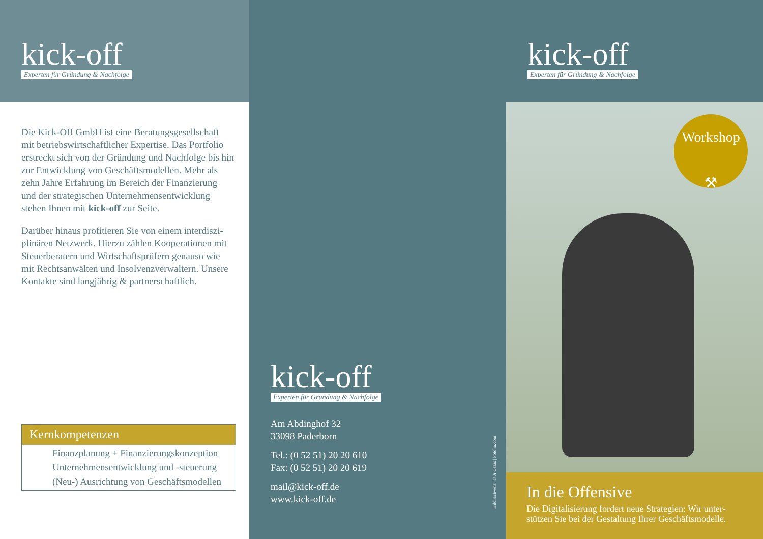kick-off
Experten für Gründung & Nachfolge
Die Kick-Off GmbH ist eine Beratungsgesellschaft mit betriebswirtschaftlicher Expertise. Das Portfolio erstreckt sich von der Gründung und Nachfolge bis hin zur Entwicklung von Geschäftsmodellen. Mehr als zehn Jahre Erfahrung im Bereich der Finanzierung und der strategischen Unternehmensentwicklung stehen Ihnen mit kick-off zur Seite.
Darüber hinaus profitieren Sie von einem interdiszi­plinären Netzwerk. Hierzu zählen Kooperationen mit Steuerberatern und Wirtschaftsprüfern genauso wie mit Rechtsanwälten und Insolvenzverwaltern. Unsere Kontakte sind langjährig & partnerschaftlich.
Kernkompetenzen
Finanzplanung + Finanzierungskonzeption
Unternehmensentwicklung und -steuerung
(Neu-) Ausrichtung von Geschäftsmodellen
kick-off
Experten für Gründung & Nachfolge
Am Abdinghof 32
33098 Paderborn
Tel.: (0 52 51) 20 20 610
Fax: (0 52 51) 20 20 619
mail@kick-off.de
www.kick-off.de
Bildnachweis: ©Jr Casas | Fotolia.com
kick-off
Experten für Gründung & Nachfolge
Workshop
⚒
In die Offensive
Die Digitalisierung fordert neue Strategien: Wir unter­stützen Sie bei der Gestaltung Ihrer Geschäftsmodelle.